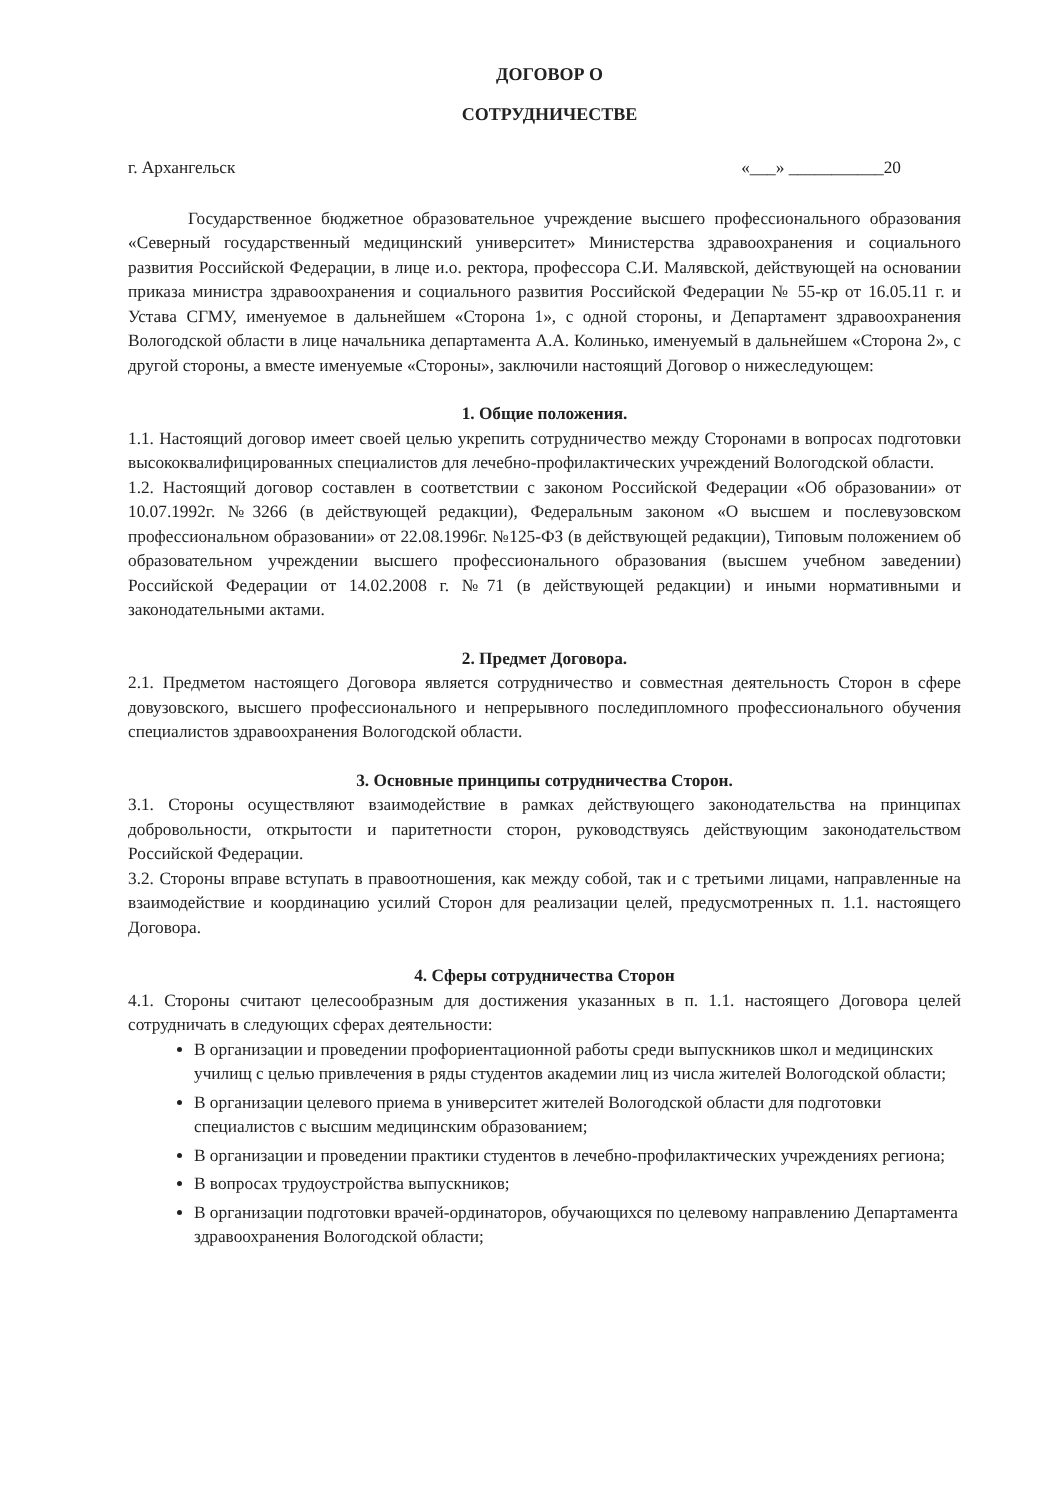ДОГОВОР О
СОТРУДНИЧЕСТВЕ
г. Архангельск «___» ___________20
Государственное бюджетное образовательное учреждение высшего профессионального образования «Северный государственный медицинский университет» Министерства здравоохранения и социального развития Российской Федерации, в лице и.о. ректора, профессора С.И. Малявской, действующей на основании приказа министра здравоохранения и социального развития Российской Федерации № 55-кр от 16.05.11 г. и Устава СГМУ, именуемое в дальнейшем «Сторона 1», с одной стороны, и Департамент здравоохранения Вологодской области в лице начальника департамента А.А. Колинько, именуемый в дальнейшем «Сторона 2», с другой стороны, а вместе именуемые «Стороны», заключили настоящий Договор о нижеследующем:
1. Общие положения.
1.1. Настоящий договор имеет своей целью укрепить сотрудничество между Сторонами в вопросах подготовки высококвалифицированных специалистов для лечебно-профилактических учреждений Вологодской области.
1.2. Настоящий договор составлен в соответствии с законом Российской Федерации «Об образовании» от 10.07.1992г. №3266 (в действующей редакции), Федеральным законом «О высшем и послевузовском профессиональном образовании» от 22.08.1996г. №125-ФЗ (в действующей редакции), Типовым положением об образовательном учреждении высшего профессионального образования (высшем учебном заведении) Российской Федерации от 14.02.2008 г. №71 (в действующей редакции) и иными нормативными и законодательными актами.
2. Предмет Договора.
2.1. Предметом настоящего Договора является сотрудничество и совместная деятельность Сторон в сфере довузовского, высшего профессионального и непрерывного последипломного профессионального обучения специалистов здравоохранения Вологодской области.
3. Основные принципы сотрудничества Сторон.
3.1. Стороны осуществляют взаимодействие в рамках действующего законодательства на принципах добровольности, открытости и паритетности сторон, руководствуясь действующим законодательством Российской Федерации.
3.2. Стороны вправе вступать в правоотношения, как между собой, так и с третьими лицами, направленные на взаимодействие и координацию усилий Сторон для реализации целей, предусмотренных п. 1.1. настоящего Договора.
4. Сферы сотрудничества Сторон
4.1. Стороны считают целесообразным для достижения указанных в п. 1.1. настоящего Договора целей сотрудничать в следующих сферах деятельности:
В организации и проведении профориентационной работы среди выпускников школ и медицинских училищ с целью привлечения в ряды студентов академии лиц из числа жителей Вологодской области;
В организации целевого приема в университет жителей Вологодской области для подготовки специалистов с высшим медицинским образованием;
В организации и проведении практики студентов в лечебно-профилактических учреждениях региона;
В вопросах трудоустройства выпускников;
В организации подготовки врачей-ординаторов, обучающихся по целевому направлению Департамента здравоохранения Вологодской области;